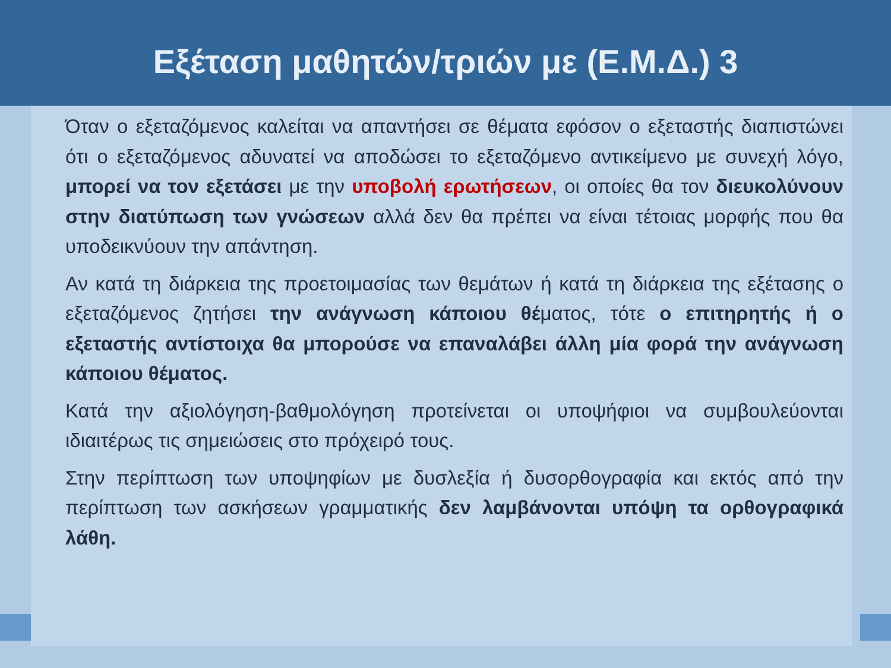Εξέταση μαθητών/τριών με (Ε.Μ.Δ.) 3
Όταν ο εξεταζόμενος καλείται να απαντήσει σε θέματα εφόσον ο εξεταστής διαπιστώνει ότι ο εξεταζόμενος αδυνατεί να αποδώσει το εξεταζόμενο αντικείμενο με συνεχή λόγο, μπορεί να τον εξετάσει με την υποβολή ερωτήσεων, οι οποίες θα τον διευκολύνουν στην διατύπωση των γνώσεων αλλά δεν θα πρέπει να είναι τέτοιας μορφής που θα υποδεικνύουν την απάντηση.
Αν κατά τη διάρκεια της προετοιμασίας των θεμάτων ή κατά τη διάρκεια της εξέτασης ο εξεταζόμενος ζητήσει την ανάγνωση κάποιου θέματος, τότε ο επιτηρητής ή ο εξεταστής αντίστοιχα θα μπορούσε να επαναλάβει άλλη μία φορά την ανάγνωση κάποιου θέματος.
Κατά την αξιολόγηση-βαθμολόγηση προτείνεται οι υποψήφιοι να συμβουλεύονται ιδιαιτέρως τις σημειώσεις στο πρόχειρό τους.
Στην περίπτωση των υποψηφίων με δυσλεξία ή δυσορθογραφία και εκτός από την περίπτωση των ασκήσεων γραμματικής δεν λαμβάνονται υπόψη τα ορθογραφικά λάθη.